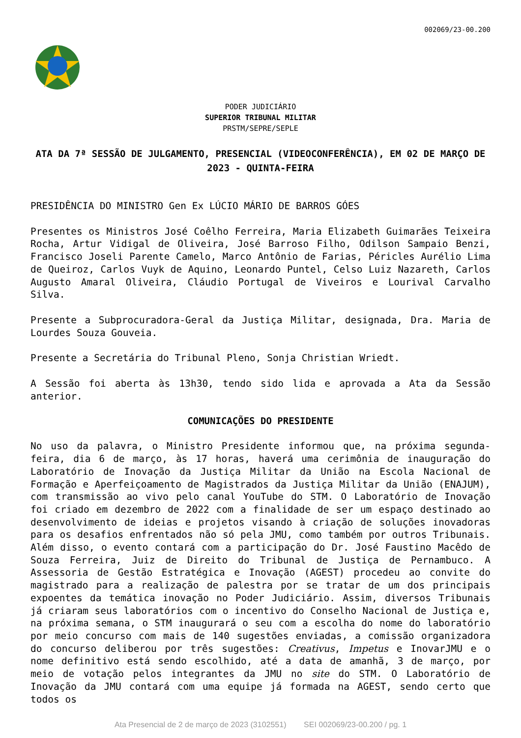002069/23-00.200
PODER JUDICIÁRIO
SUPERIOR TRIBUNAL MILITAR
PRSTM/SEPRE/SEPLE
ATA DA 7ª SESSÃO DE JULGAMENTO, PRESENCIAL (VIDEOCONFERÊNCIA), EM 02 DE MARÇO DE 2023 - QUINTA-FEIRA
PRESIDÊNCIA DO MINISTRO Gen Ex LÚCIO MÁRIO DE BARROS GÓES
Presentes os Ministros José Coêlho Ferreira, Maria Elizabeth Guimarães Teixeira Rocha, Artur Vidigal de Oliveira, José Barroso Filho, Odilson Sampaio Benzi, Francisco Joseli Parente Camelo, Marco Antônio de Farias, Péricles Aurélio Lima de Queiroz, Carlos Vuyk de Aquino, Leonardo Puntel, Celso Luiz Nazareth, Carlos Augusto Amaral Oliveira, Cláudio Portugal de Viveiros e Lourival Carvalho Silva.
Presente a Subprocuradora-Geral da Justiça Militar, designada, Dra. Maria de Lourdes Souza Gouveia.
Presente a Secretária do Tribunal Pleno, Sonja Christian Wriedt.
A Sessão foi aberta às 13h30, tendo sido lida e aprovada a Ata da Sessão anterior.
COMUNICAÇÕES DO PRESIDENTE
No uso da palavra, o Ministro Presidente informou que, na próxima segunda-feira, dia 6 de março, às 17 horas, haverá uma cerimônia de inauguração do Laboratório de Inovação da Justiça Militar da União na Escola Nacional de Formação e Aperfeiçoamento de Magistrados da Justiça Militar da União (ENAJUM), com transmissão ao vivo pelo canal YouTube do STM. O Laboratório de Inovação foi criado em dezembro de 2022 com a finalidade de ser um espaço destinado ao desenvolvimento de ideias e projetos visando à criação de soluções inovadoras para os desafios enfrentados não só pela JMU, como também por outros Tribunais. Além disso, o evento contará com a participação do Dr. José Faustino Macêdo de Souza Ferreira, Juiz de Direito do Tribunal de Justiça de Pernambuco. A Assessoria de Gestão Estratégica e Inovação (AGEST) procedeu ao convite do magistrado para a realização de palestra por se tratar de um dos principais expoentes da temática inovação no Poder Judiciário. Assim, diversos Tribunais já criaram seus laboratórios com o incentivo do Conselho Nacional de Justiça e, na próxima semana, o STM inaugurará o seu com a escolha do nome do laboratório por meio concurso com mais de 140 sugestões enviadas, a comissão organizadora do concurso deliberou por três sugestões: Creativus, Impetus e InovarJMU e o nome definitivo está sendo escolhido, até a data de amanhã, 3 de março, por meio de votação pelos integrantes da JMU no site do STM. O Laboratório de Inovação da JMU contará com uma equipe já formada na AGEST, sendo certo que todos os
Ata Presencial de 2 de março de 2023 (3102551) SEI 002069/23-00.200 / pg. 1